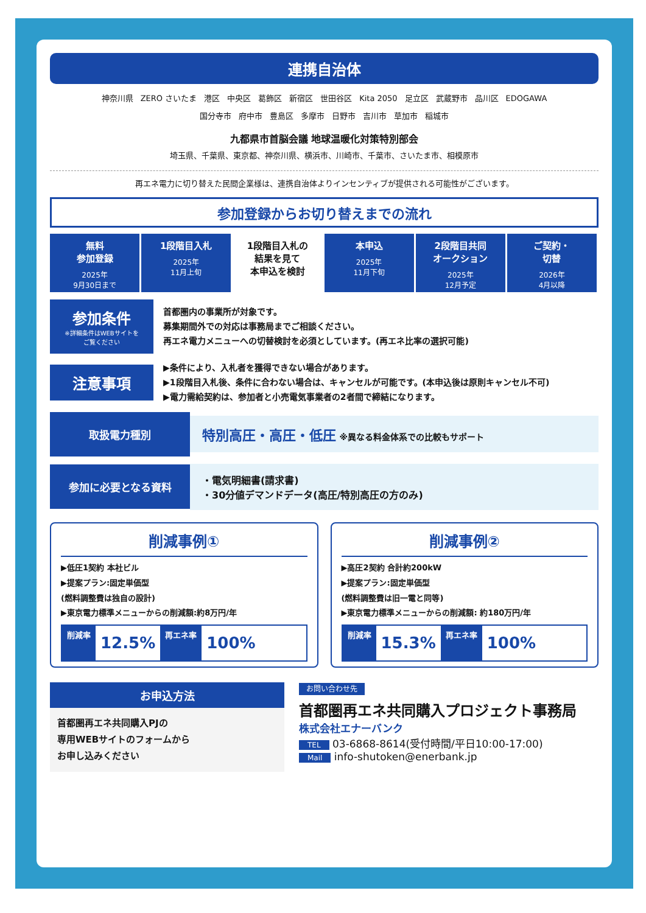連携自治体
神奈川県 ZERO さいたま 港区 中央区 葛飾区 新宿区 世田谷区 Kita 2050 足立区 武蔵野市 品川区 EDOGAWA
国分寺市 府中市 豊島区 多摩市 日野市 吉川市 草加市 稲城市
九都県市首脳会議 地球温暖化対策特別部会
埼玉県、千葉県、東京都、神奈川県、横浜市、川崎市、千葉市、さいたま市、相模原市
再エネ電力に切り替えた民間企業様は、連携自治体よりインセンティブが提供される可能性がございます。
参加登録からお切り替えまでの流れ
無料
参加登録
2025年
9月30日まで
1段階目入札
2025年
11月上旬
1段階目入札の
結果を見て
本申込を検討
本申込
2025年
11月下旬
2段階目共同
オークション
2025年
12月予定
ご契約・
切替
2026年
4月以降
参加条件
※詳細条件はWEBサイトを
ご覧ください
首都圏内の事業所が対象です。
募集期間外での対応は事務局までご相談ください。
再エネ電力メニューへの切替検討を必須としています。(再エネ比率の選択可能)
注意事項
▶条件により、入札者を獲得できない場合があります。
▶1段階目入札後、条件に合わない場合は、キャンセルが可能です。(本申込後は原則キャンセル不可)
▶電力需給契約は、参加者と小売電気事業者の2者間で締結になります。
取扱電力種別
特別高圧・高圧・低圧 ※異なる料金体系での比較もサポート
参加に必要となる資料
・電気明細書(請求書)
・30分値デマンドデータ(高圧/特別高圧の方のみ)
削減事例①
▶低圧1契約 本社ビル
▶提案プラン:固定単価型
(燃料調整費は独自の設計)
▶東京電力標準メニューからの削減額:約8万円/年
削減率 12.5% 再エネ率 100%
削減事例②
▶高圧2契約 合計約200kW
▶提案プラン:固定単価型
(燃料調整費は旧一電と同等)
▶東京電力標準メニューからの削減額: 約180万円/年
削減率 15.3% 再エネ率 100%
お申込方法
首都圏再エネ共同購入PJの
専用WEBサイトのフォームから
お申し込みください
お問い合わせ先
首都圏再エネ共同購入プロジェクト事務局
株式会社エナーバンク
TEL 03-6868-8614(受付時間/平日10:00-17:00)
Mail info-shutoken@enerbank.jp